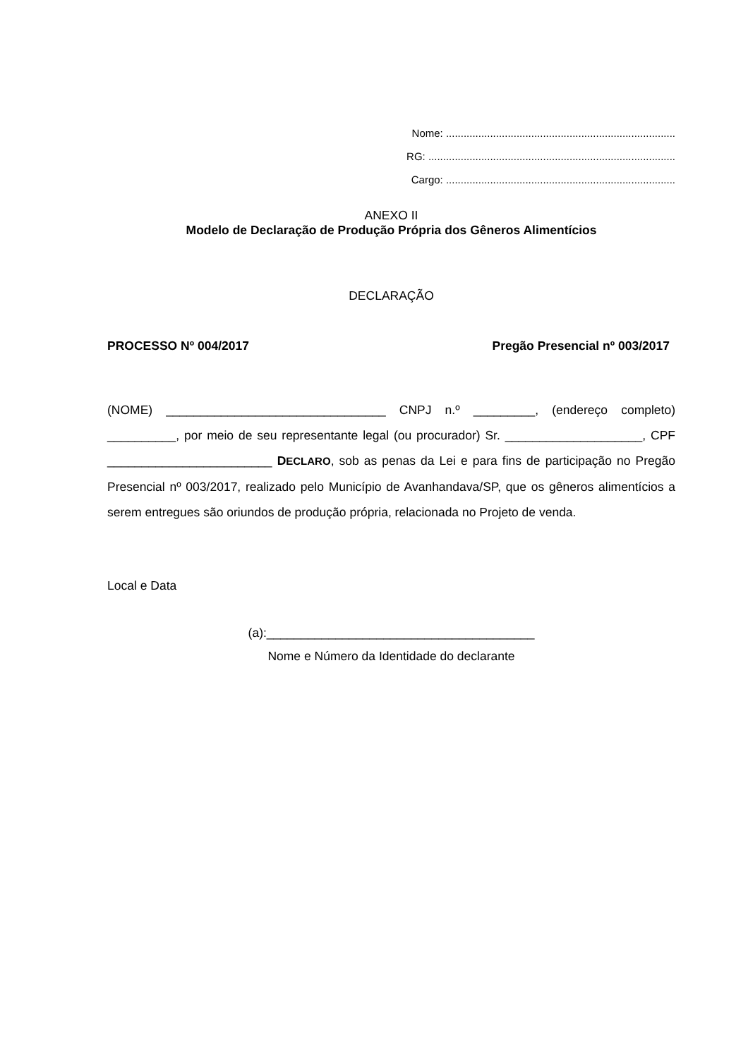Nome: ..............................................................................
RG: ....................................................................................
Cargo: ..............................................................................
ANEXO II
Modelo de Declaração de Produção Própria dos Gêneros Alimentícios
DECLARAÇÃO
PROCESSO Nº 004/2017 Pregão Presencial nº 003/2017
(NOME) ________________________________ CNPJ n.º _________, (endereço completo) __________, por meio de seu representante legal (ou procurador) Sr. ____________________, CPF ________________________ DECLARO, sob as penas da Lei e para fins de participação no Pregão Presencial nº 003/2017, realizado pelo Município de Avanhandava/SP, que os gêneros alimentícios a serem entregues são oriundos de produção própria, relacionada no Projeto de venda.
Local e Data
(a):_______________________________________
Nome e Número da Identidade do declarante